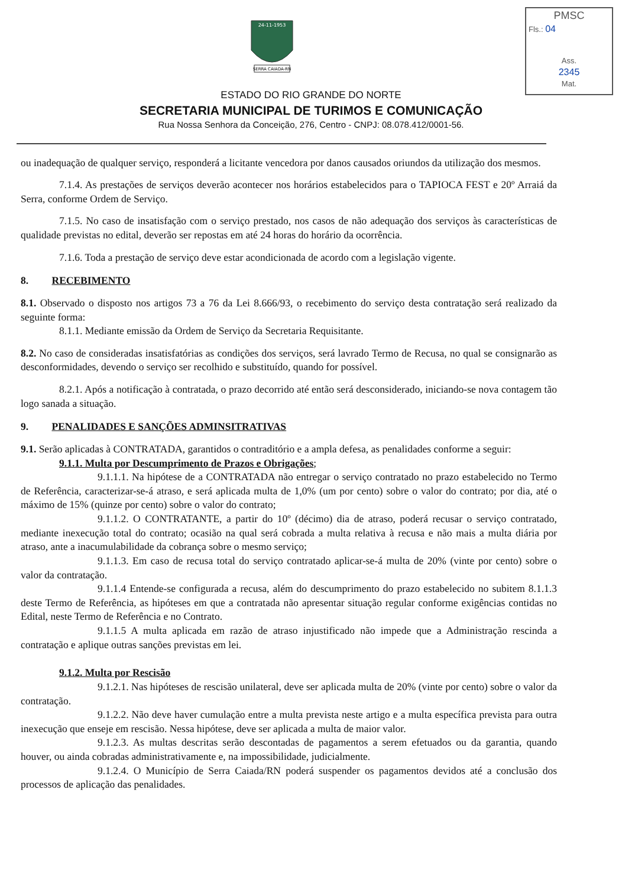SERRA CAIADA-RN
24-11-1953
PMSC
Fls.: 04
Ass.
2345
Mat.
ESTADO DO RIO GRANDE DO NORTE
SECRETARIA MUNICIPAL DE TURIMOS E COMUNICAÇÃO
Rua Nossa Senhora da Conceição, 276, Centro - CNPJ: 08.078.412/0001-56.
ou inadequação de qualquer serviço, responderá a licitante vencedora por danos causados oriundos da utilização dos mesmos.
7.1.4. As prestações de serviços deverão acontecer nos horários estabelecidos para o TAPIOCA FEST e 20º Arraiá da Serra, conforme Ordem de Serviço.
7.1.5. No caso de insatisfação com o serviço prestado, nos casos de não adequação dos serviços às características de qualidade previstas no edital, deverão ser repostas em até 24 horas do horário da ocorrência.
7.1.6. Toda a prestação de serviço deve estar acondicionada de acordo com a legislação vigente.
8. RECEBIMENTO
8.1. Observado o disposto nos artigos 73 a 76 da Lei 8.666/93, o recebimento do serviço desta contratação será realizado da seguinte forma:
8.1.1. Mediante emissão da Ordem de Serviço da Secretaria Requisitante.
8.2. No caso de consideradas insatisfatórias as condições dos serviços, será lavrado Termo de Recusa, no qual se consignarão as desconformidades, devendo o serviço ser recolhido e substituído, quando for possível.
8.2.1. Após a notificação à contratada, o prazo decorrido até então será desconsiderado, iniciando-se nova contagem tão logo sanada a situação.
9. PENALIDADES E SANÇÕES ADMINSITRATIVAS
9.1. Serão aplicadas à CONTRATADA, garantidos o contraditório e a ampla defesa, as penalidades conforme a seguir:
9.1.1. Multa por Descumprimento de Prazos e Obrigações;
9.1.1.1. Na hipótese de a CONTRATADA não entregar o serviço contratado no prazo estabelecido no Termo de Referência, caracterizar-se-á atraso, e será aplicada multa de 1,0% (um por cento) sobre o valor do contrato; por dia, até o máximo de 15% (quinze por cento) sobre o valor do contrato;
9.1.1.2. O CONTRATANTE, a partir do 10º (décimo) dia de atraso, poderá recusar o serviço contratado, mediante inexecução total do contrato; ocasião na qual será cobrada a multa relativa à recusa e não mais a multa diária por atraso, ante a inacumulabilidade da cobrança sobre o mesmo serviço;
9.1.1.3. Em caso de recusa total do serviço contratado aplicar-se-á multa de 20% (vinte por cento) sobre o valor da contratação.
9.1.1.4 Entende-se configurada a recusa, além do descumprimento do prazo estabelecido no subitem 8.1.1.3 deste Termo de Referência, as hipóteses em que a contratada não apresentar situação regular conforme exigências contidas no Edital, neste Termo de Referência e no Contrato.
9.1.1.5 A multa aplicada em razão de atraso injustificado não impede que a Administração rescinda a contratação e aplique outras sanções previstas em lei.
9.1.2. Multa por Rescisão
9.1.2.1. Nas hipóteses de rescisão unilateral, deve ser aplicada multa de 20% (vinte por cento) sobre o valor da contratação.
9.1.2.2. Não deve haver cumulação entre a multa prevista neste artigo e a multa específica prevista para outra inexecução que enseje em rescisão. Nessa hipótese, deve ser aplicada a multa de maior valor.
9.1.2.3. As multas descritas serão descontadas de pagamentos a serem efetuados ou da garantia, quando houver, ou ainda cobradas administrativamente e, na impossibilidade, judicialmente.
9.1.2.4. O Município de Serra Caiada/RN poderá suspender os pagamentos devidos até a conclusão dos processos de aplicação das penalidades.